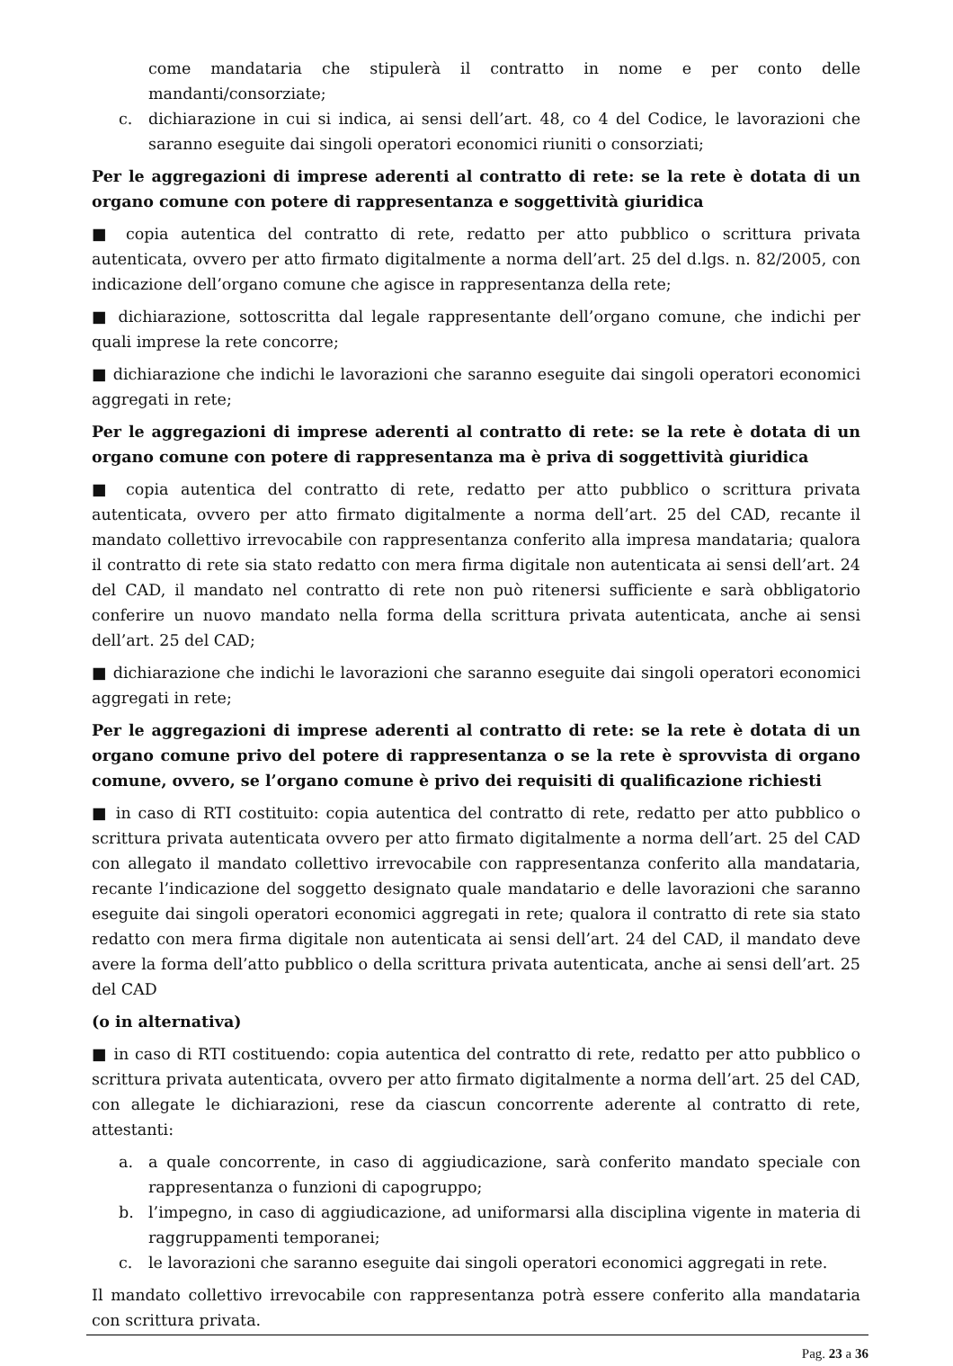come mandataria che stipulerà il contratto in nome e per conto delle mandanti/consorziate;
c. dichiarazione in cui si indica, ai sensi dell’art. 48, co 4 del Codice, le lavorazioni che saranno eseguite dai singoli operatori economici riuniti o consorziati;
Per le aggregazioni di imprese aderenti al contratto di rete: se la rete è dotata di un organo comune con potere di rappresentanza e soggettività giuridica
■ copia autentica del contratto di rete, redatto per atto pubblico o scrittura privata autenticata, ovvero per atto firmato digitalmente a norma dell’art. 25 del d.lgs. n. 82/2005, con indicazione dell’organo comune che agisce in rappresentanza della rete;
■ dichiarazione, sottoscritta dal legale rappresentante dell’organo comune, che indichi per quali imprese la rete concorre;
■ dichiarazione che indichi le lavorazioni che saranno eseguite dai singoli operatori economici aggregati in rete;
Per le aggregazioni di imprese aderenti al contratto di rete: se la rete è dotata di un organo comune con potere di rappresentanza ma è priva di soggettività giuridica
■ copia autentica del contratto di rete, redatto per atto pubblico o scrittura privata autenticata, ovvero per atto firmato digitalmente a norma dell’art. 25 del CAD, recante il mandato collettivo irrevocabile con rappresentanza conferito alla impresa mandataria; qualora il contratto di rete sia stato redatto con mera firma digitale non autenticata ai sensi dell’art. 24 del CAD, il mandato nel contratto di rete non può ritenersi sufficiente e sarà obbligatorio conferire un nuovo mandato nella forma della scrittura privata autenticata, anche ai sensi dell’art. 25 del CAD;
■ dichiarazione che indichi le lavorazioni che saranno eseguite dai singoli operatori economici aggregati in rete;
Per le aggregazioni di imprese aderenti al contratto di rete: se la rete è dotata di un organo comune privo del potere di rappresentanza o se la rete è sprovvista di organo comune, ovvero, se l’organo comune è privo dei requisiti di qualificazione richiesti
■ in caso di RTI costituito: copia autentica del contratto di rete, redatto per atto pubblico o scrittura privata autenticata ovvero per atto firmato digitalmente a norma dell’art. 25 del CAD con allegato il mandato collettivo irrevocabile con rappresentanza conferito alla mandataria, recante l’indicazione del soggetto designato quale mandatario e delle lavorazioni che saranno eseguite dai singoli operatori economici aggregati in rete; qualora il contratto di rete sia stato redatto con mera firma digitale non autenticata ai sensi dell’art. 24 del CAD, il mandato deve avere la forma dell’atto pubblico o della scrittura privata autenticata, anche ai sensi dell’art. 25 del CAD
(o in alternativa)
■ in caso di RTI costituendo: copia autentica del contratto di rete, redatto per atto pubblico o scrittura privata autenticata, ovvero per atto firmato digitalmente a norma dell’art. 25 del CAD, con allegate le dichiarazioni, rese da ciascun concorrente aderente al contratto di rete, attestanti:
a. a quale concorrente, in caso di aggiudicazione, sarà conferito mandato speciale con rappresentanza o funzioni di capogruppo;
b. l’impegno, in caso di aggiudicazione, ad uniformarsi alla disciplina vigente in materia di raggruppamenti temporanei;
c. le lavorazioni che saranno eseguite dai singoli operatori economici aggregati in rete.
Il mandato collettivo irrevocabile con rappresentanza potrà essere conferito alla mandataria con scrittura privata.
Pag. 23 a 36